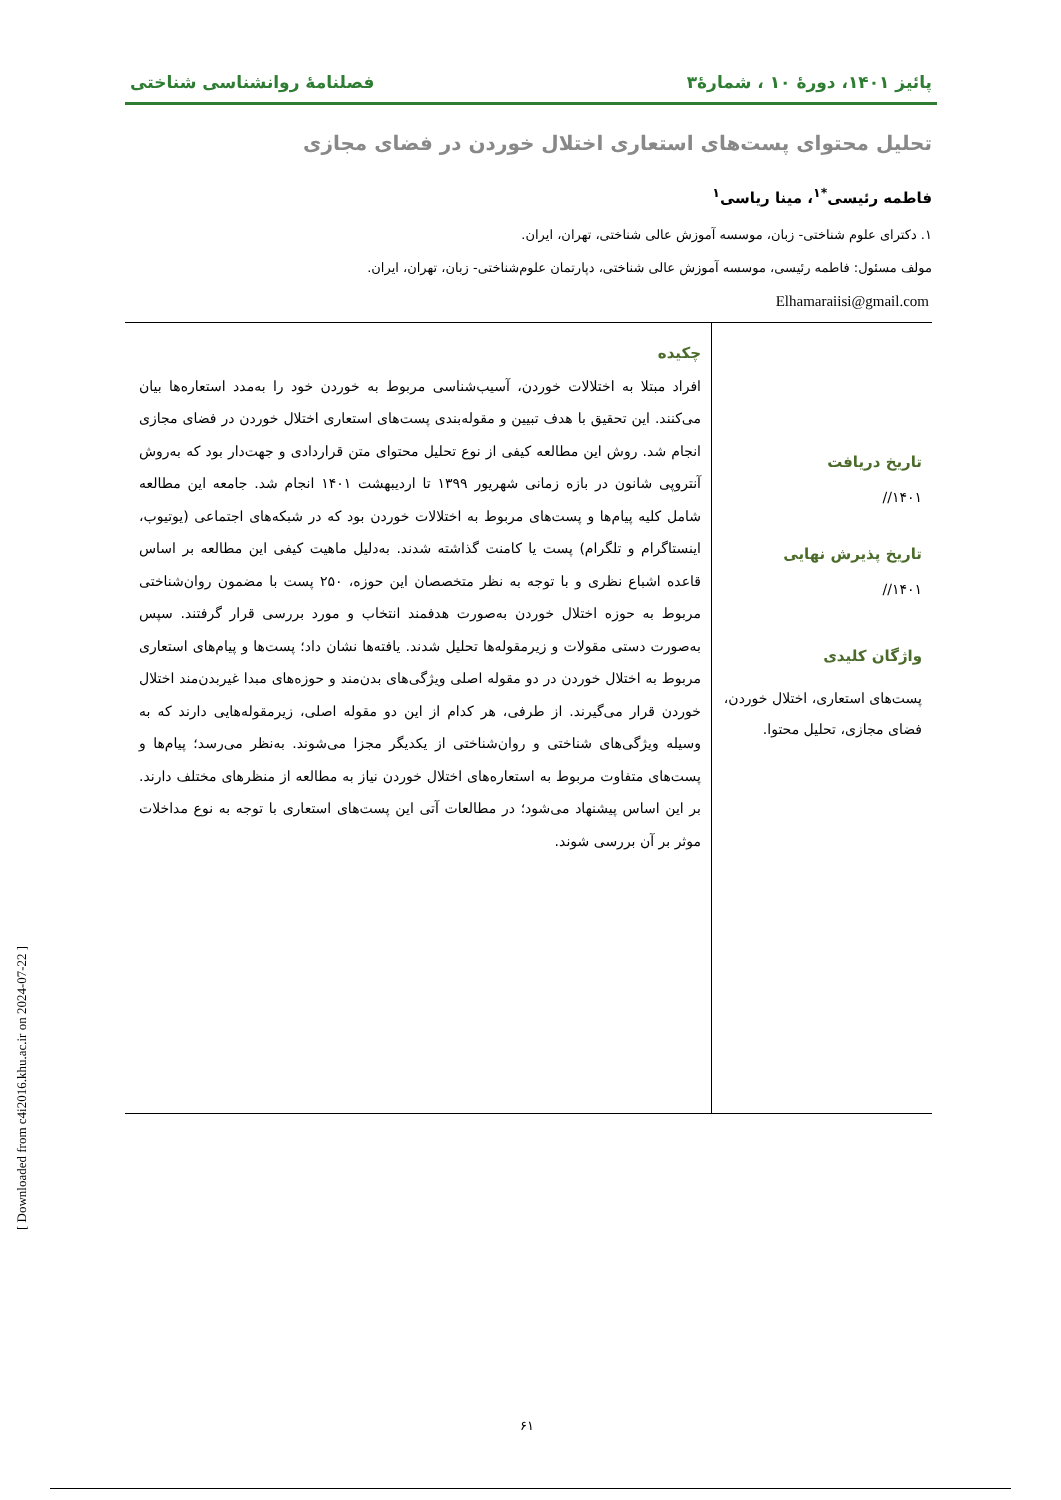پائیز ۱۴۰۱، دورهٔ ۱۰ ، شمارهٔ۳ فصلنامهٔ روانشناسی شناختی
تحلیل محتوای پست‌های استعاری اختلال خوردن در فضای مجازی
فاطمه رئیسی<sup>*۱</sup>، مینا ریاسی<sup>۱</sup>
۱. دکترای علوم شناختی- زبان، موسسه آموزش عالی شناختی، تهران، ایران.
مولف مسئول: فاطمه رئیسی، موسسه آموزش عالی شناختی، دپارتمان علوم‌شناختی- زبان، تهران، ایران.
Elhamaraiisi@gmail.com
تاریخ دریافت
۱۴۰۱//
تاریخ پذیرش نهایی
۱۴۰۱//
واژگان کلیدی
پست‌های استعاری، اختلال خوردن، فضای مجازی، تحلیل محتوا.
چکیده
افراد مبتلا به اختلالات خوردن، آسیب‌شناسی مربوط به خوردن خود را به‌مدد استعاره‌ها بیان می‌کنند. این تحقیق با هدف تبیین و مقوله‌بندی پست‌های استعاری اختلال خوردن در فضای مجازی انجام شد. روش این مطالعه کیفی از نوع تحلیل محتوای متن قراردادی و جهت‌دار بود که به‌روش آنتروپی شانون در بازه زمانی شهریور ۱۳۹۹ تا اردیبهشت ۱۴۰۱ انجام شد. جامعه این مطالعه شامل کلیه پیام‌ها و پست‌های مربوط به اختلالات خوردن بود که در شبکه‌های اجتماعی (یوتیوب، اینستاگرام و تلگرام) پست یا کامنت گذاشته شدند. به‌دلیل ماهیت کیفی این مطالعه بر اساس قاعده اشباع نظری و با توجه به نظر متخصصان این حوزه، ۲۵۰ پست با مضمون روان‌شناختی مربوط به حوزه اختلال خوردن به‌صورت هدفمند انتخاب و مورد بررسی قرار گرفتند. سپس به‌صورت دستی مقولات و زیرمقوله‌ها تحلیل شدند. یافته‌ها نشان داد؛ پست‌ها و پیام‌های استعاری مربوط به اختلال خوردن در دو مقوله اصلی ویژگی‌های بدن‌مند و حوزه‌های مبدا غیربدن‌مند اختلال خوردن قرار می‌گیرند. از طرفی، هر کدام از این دو مقوله اصلی، زیرمقوله‌هایی دارند که به وسیله ویژگی‌های شناختی و روان‌شناختی از یکدیگر مجزا می‌شوند. به‌نظر می‌رسد؛ پیام‌ها و پست‌های متفاوت مربوط به استعاره‌های اختلال خوردن نیاز به مطالعه از منظرهای مختلف دارند. بر این اساس پیشنهاد می‌شود؛ در مطالعات آتی این پست‌های استعاری با توجه به نوع مداخلات موثر بر آن بررسی شوند.
۶۱
[ Downloaded from c4i2016.khu.ac.ir on 2024-07-22 ]